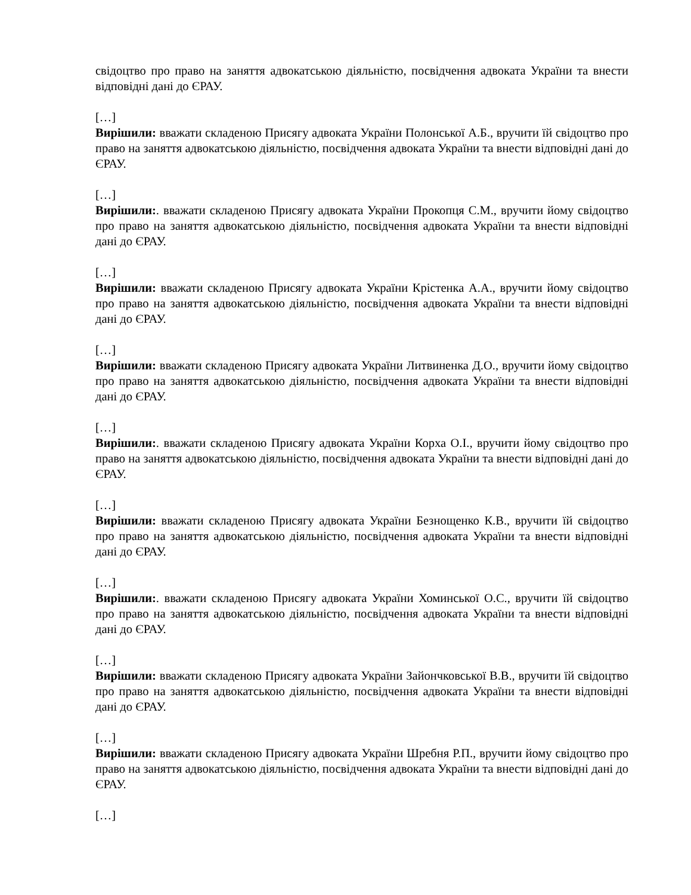свідоцтво про право на заняття адвокатською діяльністю, посвідчення адвоката України та внести відповідні дані до ЄРАУ.
[…]
Вирішили: вважати складеною Присягу адвоката України Полонської А.Б., вручити їй свідоцтво про право на заняття адвокатською діяльністю, посвідчення адвоката України та внести відповідні дані до ЄРАУ.
[…]
Вирішили:. вважати складеною Присягу адвоката України Прокопця С.М., вручити йому свідоцтво про право на заняття адвокатською діяльністю, посвідчення адвоката України та внести відповідні дані до ЄРАУ.
[…]
Вирішили: вважати складеною Присягу адвоката України Крістенка А.А., вручити йому свідоцтво про право на заняття адвокатською діяльністю, посвідчення адвоката України та внести відповідні дані до ЄРАУ.
[…]
Вирішили: вважати складеною Присягу адвоката України Литвиненка Д.О., вручити йому свідоцтво про право на заняття адвокатською діяльністю, посвідчення адвоката України та внести відповідні дані до ЄРАУ.
[…]
Вирішили:. вважати складеною Присягу адвоката України Корха О.І., вручити йому свідоцтво про право на заняття адвокатською діяльністю, посвідчення адвоката України та внести відповідні дані до ЄРАУ.
[…]
Вирішили: вважати складеною Присягу адвоката України Безнощенко К.В., вручити їй свідоцтво про право на заняття адвокатською діяльністю, посвідчення адвоката України та внести відповідні дані до ЄРАУ.
[…]
Вирішили:. вважати складеною Присягу адвоката України Хоминської О.С., вручити їй свідоцтво про право на заняття адвокатською діяльністю, посвідчення адвоката України та внести відповідні дані до ЄРАУ.
[…]
Вирішили: вважати складеною Присягу адвоката України Зайончковської В.В., вручити їй свідоцтво про право на заняття адвокатською діяльністю, посвідчення адвоката України та внести відповідні дані до ЄРАУ.
[…]
Вирішили: вважати складеною Присягу адвоката України Шребня Р.П., вручити йому свідоцтво про право на заняття адвокатською діяльністю, посвідчення адвоката України та внести відповідні дані до ЄРАУ.
[…]